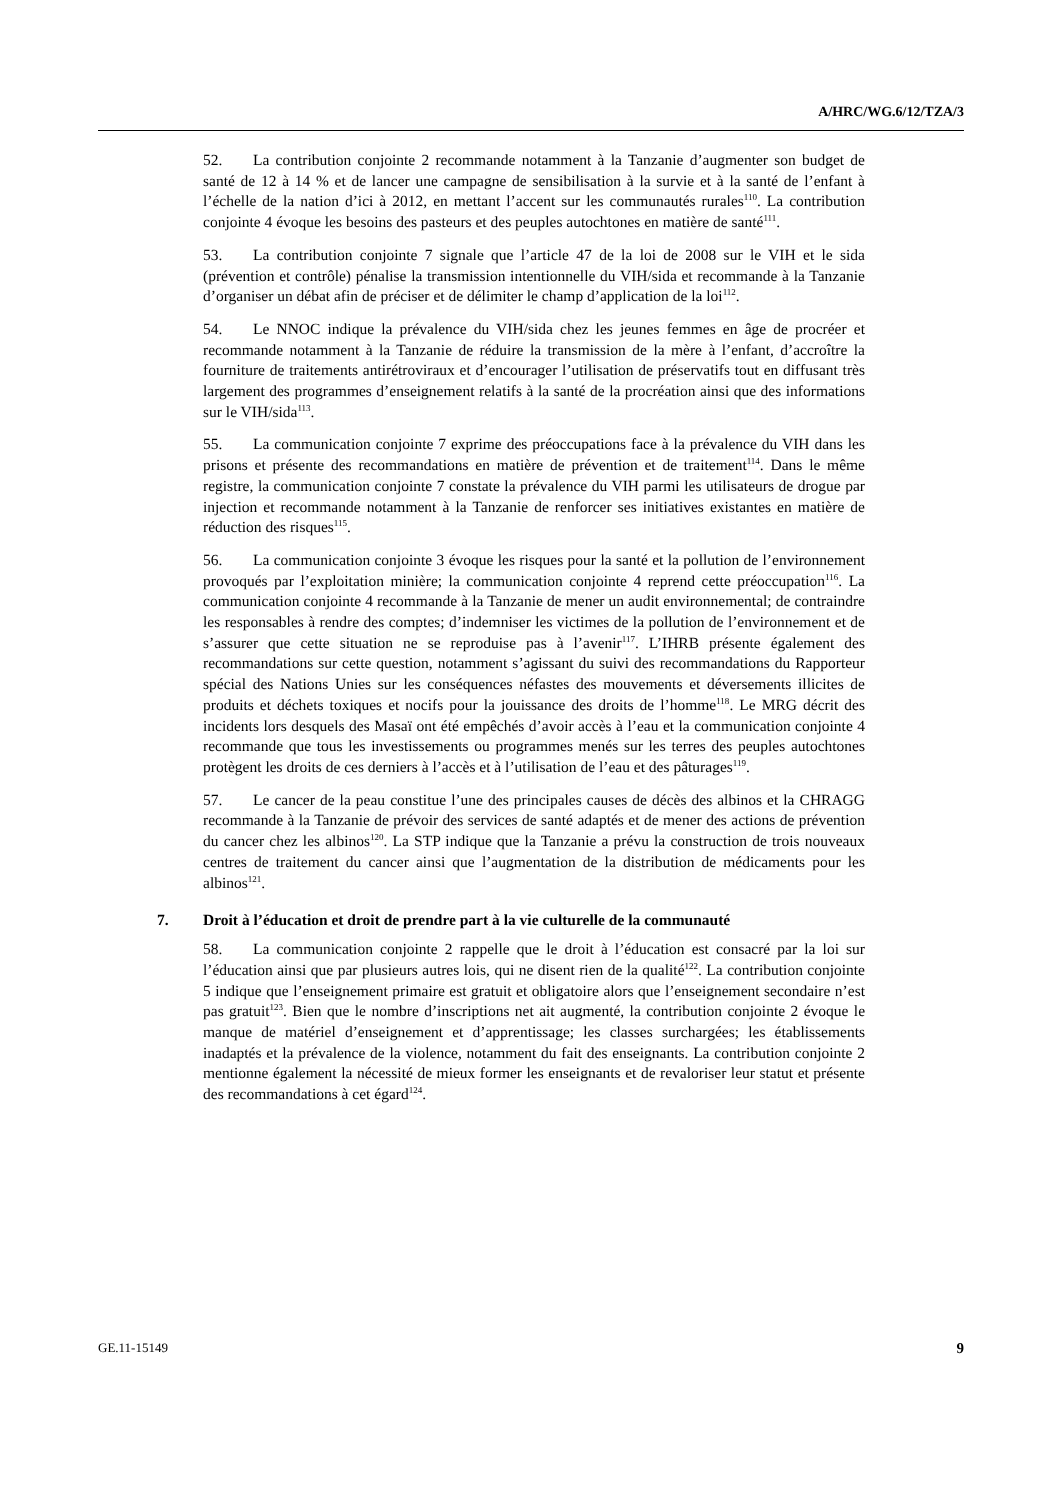A/HRC/WG.6/12/TZA/3
52. La contribution conjointe 2 recommande notamment à la Tanzanie d’augmenter son budget de santé de 12 à 14 % et de lancer une campagne de sensibilisation à la survie et à la santé de l’enfant à l’échelle de la nation d’ici à 2012, en mettant l’accent sur les communautés rurales<sup>110</sup>. La contribution conjointe 4 évoque les besoins des pasteurs et des peuples autochtones en matière de santé<sup>111</sup>.
53. La contribution conjointe 7 signale que l’article 47 de la loi de 2008 sur le VIH et le sida (prévention et contrôle) pénalise la transmission intentionnelle du VIH/sida et recommande à la Tanzanie d’organiser un débat afin de préciser et de délimiter le champ d’application de la loi<sup>112</sup>.
54. Le NNOC indique la prévalence du VIH/sida chez les jeunes femmes en âge de procréer et recommande notamment à la Tanzanie de réduire la transmission de la mère à l’enfant, d’accroître la fourniture de traitements antirétroviraux et d’encourager l’utilisation de préservatifs tout en diffusant très largement des programmes d’enseignement relatifs à la santé de la procréation ainsi que des informations sur le VIH/sida<sup>113</sup>.
55. La communication conjointe 7 exprime des préoccupations face à la prévalence du VIH dans les prisons et présente des recommandations en matière de prévention et de traitement<sup>114</sup>. Dans le même registre, la communication conjointe 7 constate la prévalence du VIH parmi les utilisateurs de drogue par injection et recommande notamment à la Tanzanie de renforcer ses initiatives existantes en matière de réduction des risques<sup>115</sup>.
56. La communication conjointe 3 évoque les risques pour la santé et la pollution de l’environnement provoqués par l’exploitation minière; la communication conjointe 4 reprend cette préoccupation<sup>116</sup>. La communication conjointe 4 recommande à la Tanzanie de mener un audit environnemental; de contraindre les responsables à rendre des comptes; d’indemniser les victimes de la pollution de l’environnement et de s’assurer que cette situation ne se reproduise pas à l’avenir<sup>117</sup>. L’IHRB présente également des recommandations sur cette question, notamment s’agissant du suivi des recommandations du Rapporteur spécial des Nations Unies sur les conséquences néfastes des mouvements et déversements illicites de produits et déchets toxiques et nocifs pour la jouissance des droits de l’homme<sup>118</sup>. Le MRG décrit des incidents lors desquels des Masaï ont été empêchés d’avoir accès à l’eau et la communication conjointe 4 recommande que tous les investissements ou programmes menés sur les terres des peuples autochtones protègent les droits de ces derniers à l’accès et à l’utilisation de l’eau et des pâturages<sup>119</sup>.
57. Le cancer de la peau constitue l’une des principales causes de décès des albinos et la CHRAGG recommande à la Tanzanie de prévoir des services de santé adaptés et de mener des actions de prévention du cancer chez les albinos<sup>120</sup>. La STP indique que la Tanzanie a prévu la construction de trois nouveaux centres de traitement du cancer ainsi que l’augmentation de la distribution de médicaments pour les albinos<sup>121</sup>.
7. Droit à l’éducation et droit de prendre part à la vie culturelle de la communauté
58. La communication conjointe 2 rappelle que le droit à l’éducation est consacré par la loi sur l’éducation ainsi que par plusieurs autres lois, qui ne disent rien de la qualité<sup>122</sup>. La contribution conjointe 5 indique que l’enseignement primaire est gratuit et obligatoire alors que l’enseignement secondaire n’est pas gratuit<sup>123</sup>. Bien que le nombre d’inscriptions net ait augmenté, la contribution conjointe 2 évoque le manque de matériel d’enseignement et d’apprentissage; les classes surchargées; les établissements inadaptés et la prévalence de la violence, notamment du fait des enseignants. La contribution conjointe 2 mentionne également la nécessité de mieux former les enseignants et de revaloriser leur statut et présente des recommandations à cet égard<sup>124</sup>.
GE.11-15149 9